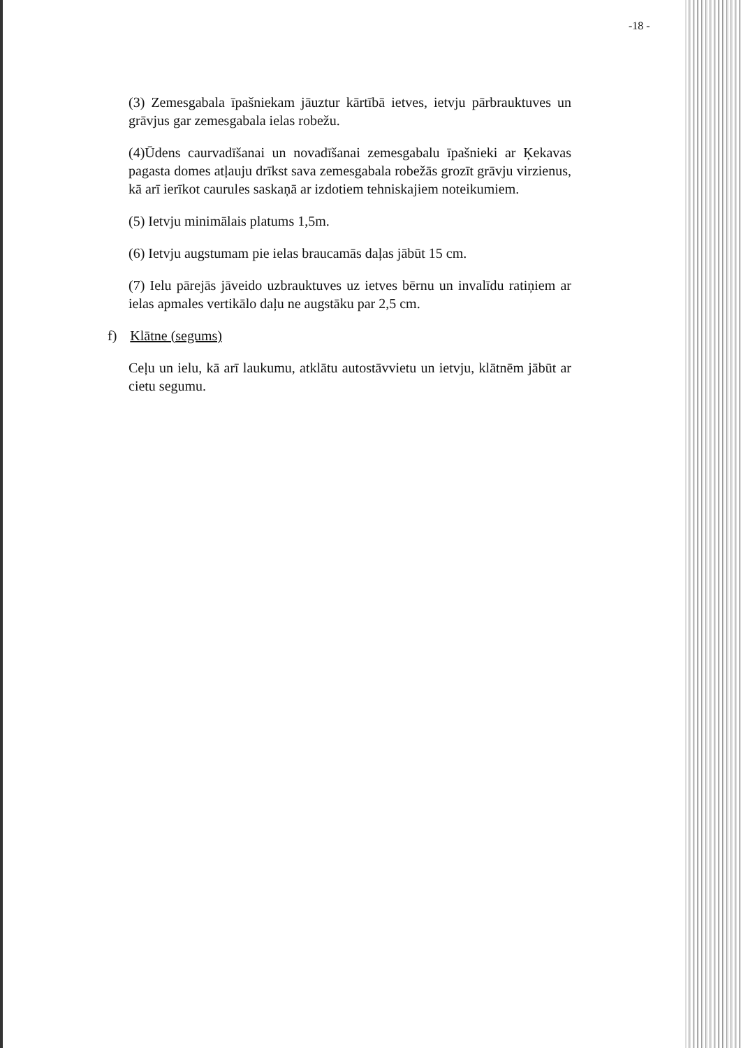-18 -
(3) Zemesgabala īpašniekam jāuztur kārtībā ietves, ietvju pārbrauktuves un grāvjus gar zemesgabala ielas robežu.
(4)Ūdens caurvadīšanai un novadīšanai zemesgabalu īpašnieki ar Ķekavas pagasta domes atļauju drīkst sava zemesgabala robežās grozīt grāvju virzienus, kā arī ierīkot caurules saskaņā ar izdotiem tehniskajiem noteikumiem.
(5) Ietvju minimālais platums 1,5m.
(6) Ietvju augstumam pie ielas braucamās daļas jābūt 15 cm.
(7) Ielu pārejās jāveido uzbrauktuves uz ietves bērnu un invalīdu ratiņiem ar ielas apmales vertikālo daļu ne augstāku par 2,5 cm.
f) Klātne (segums)
Ceļu un ielu, kā arī laukumu, atklātu autostāvvietu un ietvju, klātnēm jābūt ar cietu segumu.